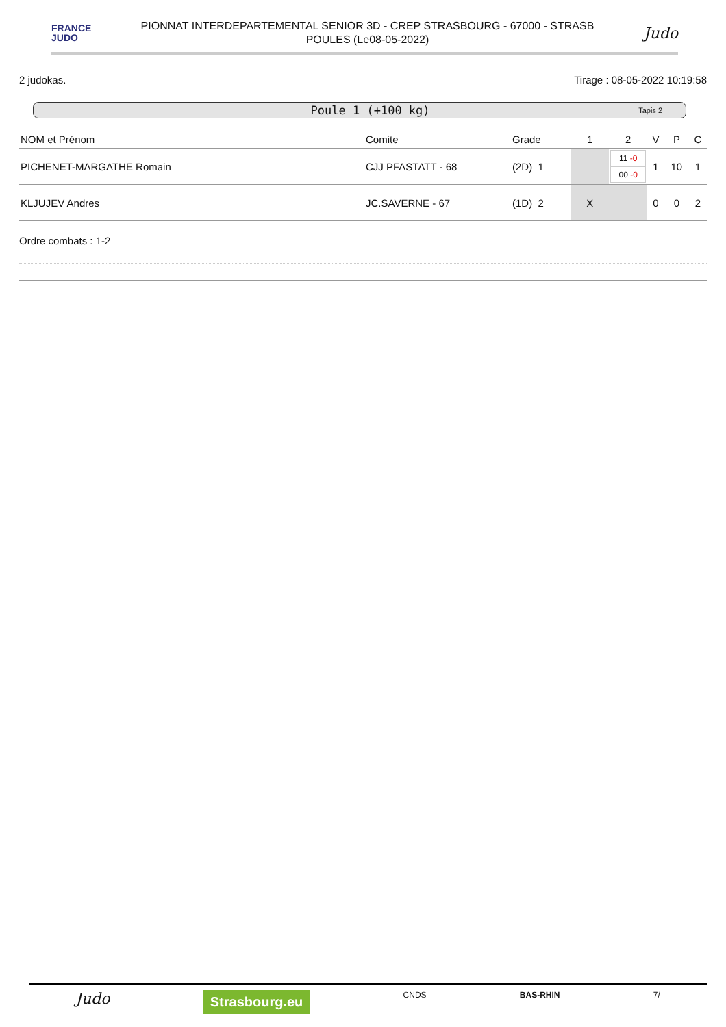FRANCE
JUDO
PIONNAT INTERDEPARTEMENTAL SENIOR 3D - CREP STRASBOURG - 67000 - STRASB
POULES (Le08-05-2022)
Judo
2 judokas. Tirage : 08-05-2022 10:19:58
Poule 1 (+100 kg) Tapis 2
| NOM et Prénom | Comite | Grade | 1 | 2 | V | P | C |
| --- | --- | --- | --- | --- | --- | --- | --- |
| PICHENET-MARGATHE Romain | CJJ PFASTATT - 68 | (2D) 1 | | 11 -0 00 -0 | 1 | 10 | 1 |
| KLJUJEV Andres | JC.SAVERNE - 67 | (1D) 2 | X | | 0 | 0 | 2 |
Ordre combats : 1-2
Judo Strasbourg.eu CNDS BAS-RHIN 7/